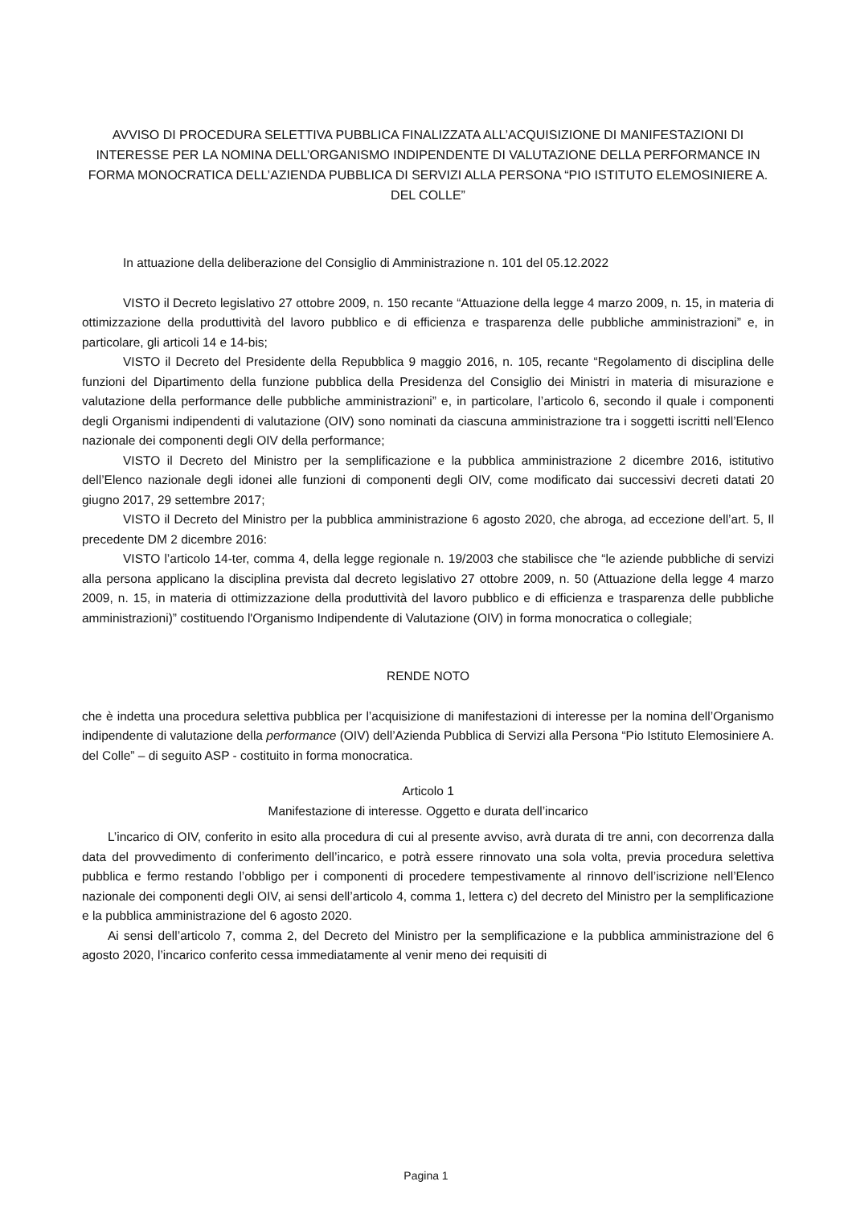AVVISO DI PROCEDURA SELETTIVA PUBBLICA FINALIZZATA ALL’ACQUISIZIONE DI MANIFESTAZIONI DI INTERESSE PER LA NOMINA DELL’ORGANISMO INDIPENDENTE DI VALUTAZIONE DELLA PERFORMANCE IN FORMA MONOCRATICA DELL’AZIENDA PUBBLICA DI SERVIZI ALLA PERSONA “PIO ISTITUTO ELEMOSINIERE A. DEL COLLE”
In attuazione della deliberazione del Consiglio di Amministrazione n. 101 del 05.12.2022
VISTO il Decreto legislativo 27 ottobre 2009, n. 150 recante “Attuazione della legge 4 marzo 2009, n. 15, in materia di ottimizzazione della produttività del lavoro pubblico e di efficienza e trasparenza delle pubbliche amministrazioni” e, in particolare, gli articoli 14 e 14-bis;
VISTO il Decreto del Presidente della Repubblica 9 maggio 2016, n. 105, recante “Regolamento di disciplina delle funzioni del Dipartimento della funzione pubblica della Presidenza del Consiglio dei Ministri in materia di misurazione e valutazione della performance delle pubbliche amministrazioni” e, in particolare, l’articolo 6, secondo il quale i componenti degli Organismi indipendenti di valutazione (OIV) sono nominati da ciascuna amministrazione tra i soggetti iscritti nell’Elenco nazionale dei componenti degli OIV della performance;
VISTO il Decreto del Ministro per la semplificazione e la pubblica amministrazione 2 dicembre 2016, istitutivo dell’Elenco nazionale degli idonei alle funzioni di componenti degli OIV, come modificato dai successivi decreti datati 20 giugno 2017, 29 settembre 2017;
VISTO il Decreto del Ministro per la pubblica amministrazione 6 agosto 2020, che abroga, ad eccezione dell’art. 5, Il precedente DM 2 dicembre 2016:
VISTO l’articolo 14-ter, comma 4, della legge regionale n. 19/2003 che stabilisce che “le aziende pubbliche di servizi alla persona applicano la disciplina prevista dal decreto legislativo 27 ottobre 2009, n. 50 (Attuazione della legge 4 marzo 2009, n. 15, in materia di ottimizzazione della produttività del lavoro pubblico e di efficienza e trasparenza delle pubbliche amministrazioni)” costituendo l'Organismo Indipendente di Valutazione (OIV) in forma monocratica o collegiale;
RENDE NOTO
che è indetta una procedura selettiva pubblica per l’acquisizione di manifestazioni di interesse per la nomina dell’Organismo indipendente di valutazione della performance (OIV) dell’Azienda Pubblica di Servizi alla Persona “Pio Istituto Elemosiniere A. del Colle” – di seguito ASP - costituito in forma monocratica.
Articolo 1
Manifestazione di interesse. Oggetto e durata dell’incarico
L’incarico di OIV, conferito in esito alla procedura di cui al presente avviso, avrà durata di tre anni, con decorrenza dalla data del provvedimento di conferimento dell’incarico, e potrà essere rinnovato una sola volta, previa procedura selettiva pubblica e fermo restando l’obbligo per i componenti di procedere tempestivamente al rinnovo dell’iscrizione nell’Elenco nazionale dei componenti degli OIV, ai sensi dell’articolo 4, comma 1, lettera c) del decreto del Ministro per la semplificazione e la pubblica amministrazione del 6 agosto 2020.
Ai sensi dell’articolo 7, comma 2, del Decreto del Ministro per la semplificazione e la pubblica amministrazione del 6 agosto 2020, l’incarico conferito cessa immediatamente al venir meno dei requisiti di
Pagina 1